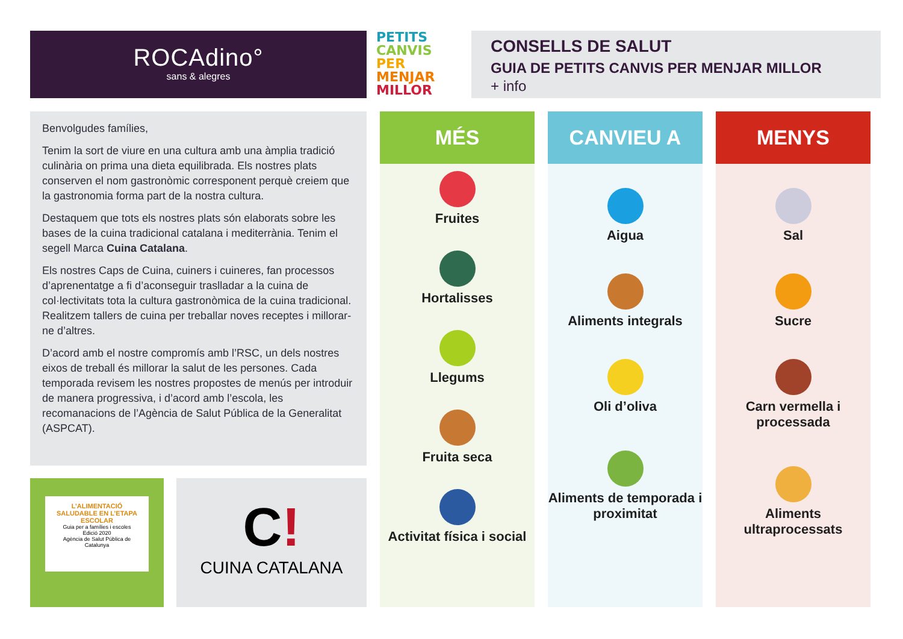ROCAdino°
sans & alegres
PETITS
CANVIS
PER
MENJAR
MILLOR
CONSELLS DE SALUT
GUIA DE PETITS CANVIS PER MENJAR MILLOR
+ info
Benvolgudes famílies,
Tenim la sort de viure en una cultura amb una àmplia tradició culinària on prima una dieta equilibrada. Els nostres plats conserven el nom gastronòmic corresponent perquè creiem que la gastronomia forma part de la nostra cultura.
Destaquem que tots els nostres plats són elaborats sobre les bases de la cuina tradicional catalana i mediterrània. Tenim el segell Marca Cuina Catalana.
Els nostres Caps de Cuina, cuiners i cuineres, fan processos d’aprenentatge a fi d’aconseguir traslladar a la cuina de col·lectivitats tota la cultura gastronòmica de la cuina tradicional. Realitzem tallers de cuina per treballar noves receptes i millorar-ne d’altres.
D’acord amb el nostre compromís amb l’RSC, un dels nostres eixos de treball és millorar la salut de les persones. Cada temporada revisem les nostres propostes de menús per introduir de manera progressiva, i d’acord amb l’escola, les recomanacions de l’Agència de Salut Pública de la Generalitat (ASPCAT).
L’ALIMENTACIÓ SALUDABLE EN L’ETAPA ESCOLAR
Guia per a famílies i escoles
Edició 2020
Agència de Salut Pública de Catalunya
C!
CUINA CATALANA
MÉS
Fruites
Hortalisses
Llegums
Fruita seca
Activitat física i social
CANVIEU A
Aigua
Aliments integrals
Oli d’oliva
Aliments de temporada i proximitat
MENYS
Sal
Sucre
Carn vermella i processada
Aliments ultraprocessats